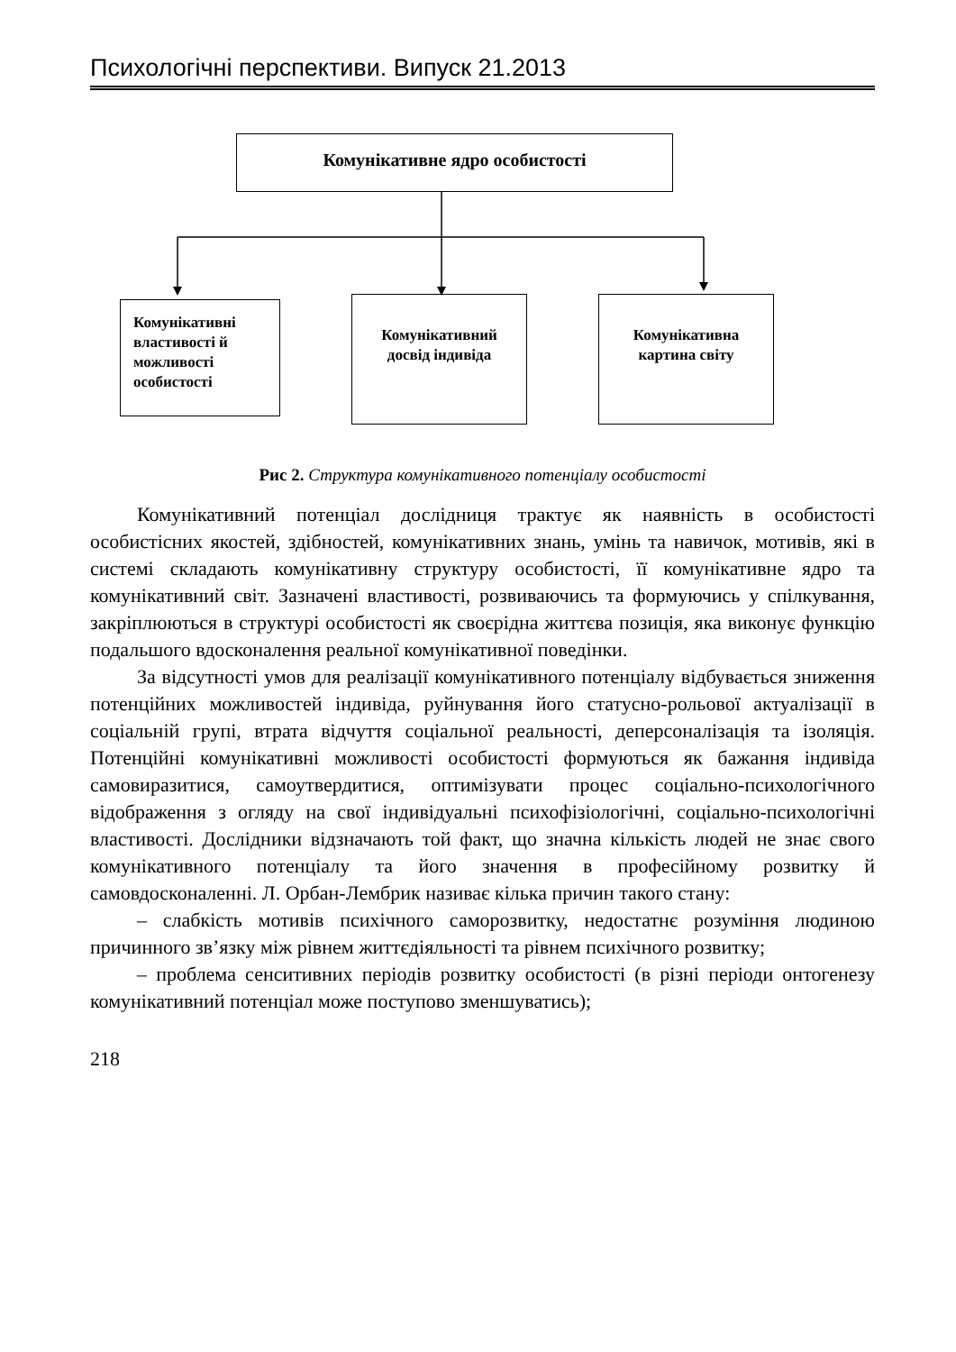Психологічні перспективи. Випуск 21.2013
Комунікативне ядро особистості
Комунікативні властивості й можливості особистості
Комунікативний досвід індивіда
Комунікативна картина світу
Рис 2. Структура комунікативного потенціалу особистості
Комунікативний потенціал дослідниця трактує як наявність в особистості особистісних якостей, здібностей, комунікативних знань, умінь та навичок, мотивів, які в системі складають комунікативну структуру особистості, її комунікативне ядро та комунікативний світ. Зазначені властивості, розвиваючись та формуючись у спілкування, закріплюються в структурі особистості як своєрідна життєва позиція, яка виконує функцію подальшого вдосконалення реальної комунікативної поведінки.
За відсутності умов для реалізації комунікативного потенціалу відбувається зниження потенційних можливостей індивіда, руйнування його статусно-рольової актуалізації в соціальній групі, втрата відчуття соціальної реальності, деперсоналізація та ізоляція. Потенційні комунікативні можливості особистості формуються як бажання індивіда самовиразитися, самоутвердитися, оптимізувати процес соціально-психологічного відображення з огляду на свої індивідуальні психофізіологічні, соціально-психологічні властивості. Дослідники відзначають той факт, що значна кількість людей не знає свого комунікативного потенціалу та його значення в професійному розвитку й самовдосконаленні. Л. Орбан-Лембрик називає кілька причин такого стану:
– слабкість мотивів психічного саморозвитку, недостатнє розуміння людиною причинного зв’язку між рівнем життєдіяльності та рівнем психічного розвитку;
– проблема сенситивних періодів розвитку особистості (в різні періоди онтогенезу комунікативний потенціал може поступово зменшуватись);
218